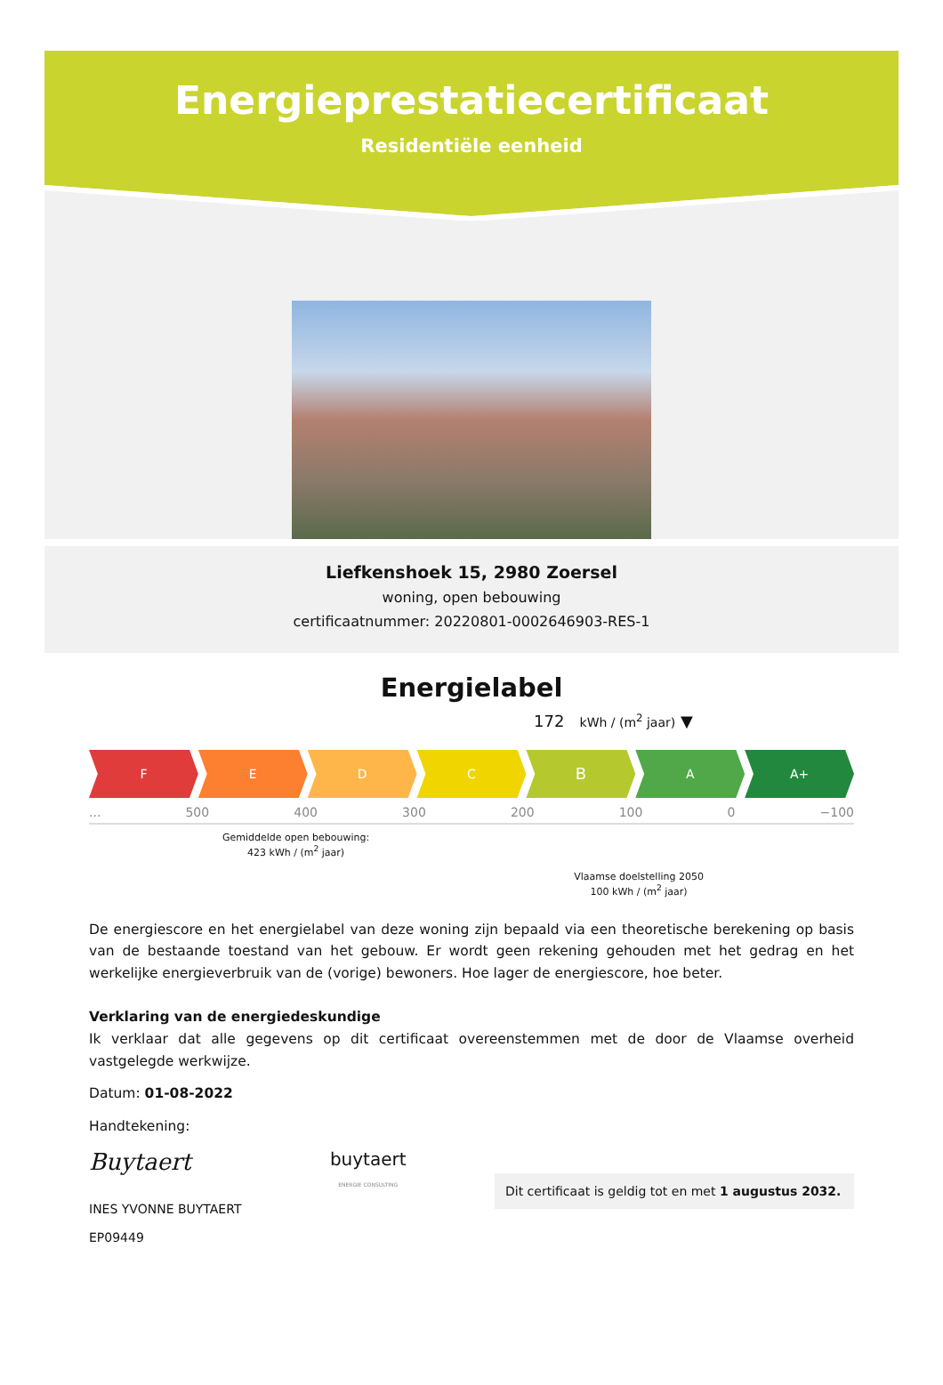Energieprestatiecertificaat
Residentiële eenheid
Liefkenshoek 15, 2980 Zoersel
woning, open bebouwing
certificaatnummer: 20220801-0002646903-RES-1
Energielabel
172 kWh / (m<sup>2</sup> jaar) ▼
F E D C
B
A A+
... 500 400 300 200 100 0 −100
Gemiddelde open bebouwing:
423 kWh / (m<sup>2</sup> jaar)
Vlaamse doelstelling 2050
100 kWh / (m<sup>2</sup> jaar)
De energiescore en het energielabel van deze woning zijn bepaald via een theoretische berekening op basis van de bestaande toestand van het gebouw. Er wordt geen rekening gehouden met het gedrag en het werkelijke energieverbruik van de (vorige) bewoners. Hoe lager de energiescore, hoe beter.
Verklaring van de energiedeskundige
Ik verklaar dat alle gegevens op dit certificaat overeenstemmen met de door de Vlaamse overheid vastgelegde werkwijze.
Datum: 01-08-2022
Handtekening:
Buytaert
INES YVONNE BUYTAERT
EP09449
buytaert
ENERGIE CONSULTING
Dit certificaat is geldig tot en met 1 augustus 2032.